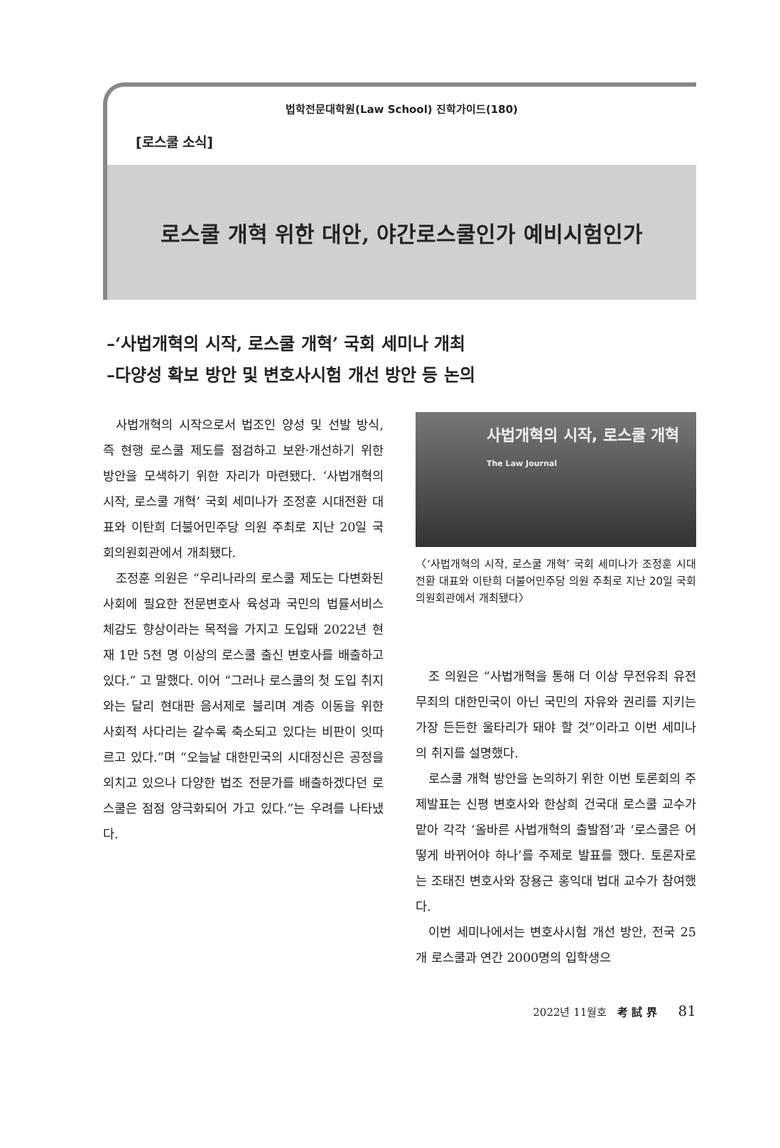법학전문대학원(Law School) 진학가이드(180)
[로스쿨 소식]
로스쿨 개혁 위한 대안, 야간로스쿨인가 예비시험인가
–‘사법개혁의 시작, 로스쿨 개혁’ 국회 세미나 개최
–다양성 확보 방안 및 변호사시험 개선 방안 등 논의
사법개혁의 시작으로서 법조인 양성 및 선발 방식, 즉 현행 로스쿨 제도를 점검하고 보완·개선하기 위한 방안을 모색하기 위한 자리가 마련됐다. ‘사법개혁의 시작, 로스쿨 개혁’ 국회 세미나가 조정훈 시대전환 대표와 이탄희 더불어민주당 의원 주최로 지난 20일 국회의원회관에서 개최됐다.
조정훈 의원은 “우리나라의 로스쿨 제도는 다변화된 사회에 필요한 전문변호사 육성과 국민의 법률서비스 체감도 향상이라는 목적을 가지고 도입돼 2022년 현재 1만 5천 명 이상의 로스쿨 출신 변호사를 배출하고 있다.” 고 말했다. 이어 “그러나 로스쿨의 첫 도입 취지와는 달리 현대판 음서제로 불리며 계층 이동을 위한 사회적 사다리는 갈수록 축소되고 있다는 비판이 잇따르고 있다.”며 “오늘날 대한민국의 시대정신은 공정을 외치고 있으나 다양한 법조 전문가를 배출하겠다던 로스쿨은 점점 양극화되어 가고 있다.”는 우려를 나타냈다.
사법개혁의 시작, 로스쿨 개혁
The Law Journal
〈‘사법개혁의 시작, 로스쿨 개혁’ 국회 세미나가 조정훈 시대전환 대표와 이탄희 더불어민주당 의원 주최로 지난 20일 국회의원회관에서 개최됐다〉
조 의원은 “사법개혁을 통해 더 이상 무전유죄 유전무죄의 대한민국이 아닌 국민의 자유와 권리를 지키는 가장 든든한 울타리가 돼야 할 것”이라고 이번 세미나의 취지를 설명했다.
로스쿨 개혁 방안을 논의하기 위한 이번 토론회의 주제발표는 신평 변호사와 한상희 건국대 로스쿨 교수가 맡아 각각 ‘올바른 사법개혁의 출발점’과 ‘로스쿨은 어떻게 바뀌어야 하나’를 주제로 발표를 했다. 토론자로는 조태진 변호사와 장용근 홍익대 법대 교수가 참여했다.
이번 세미나에서는 변호사시험 개선 방안, 전국 25개 로스쿨과 연간 2000명의 입학생으
2022년 11월호 考 試 界 81